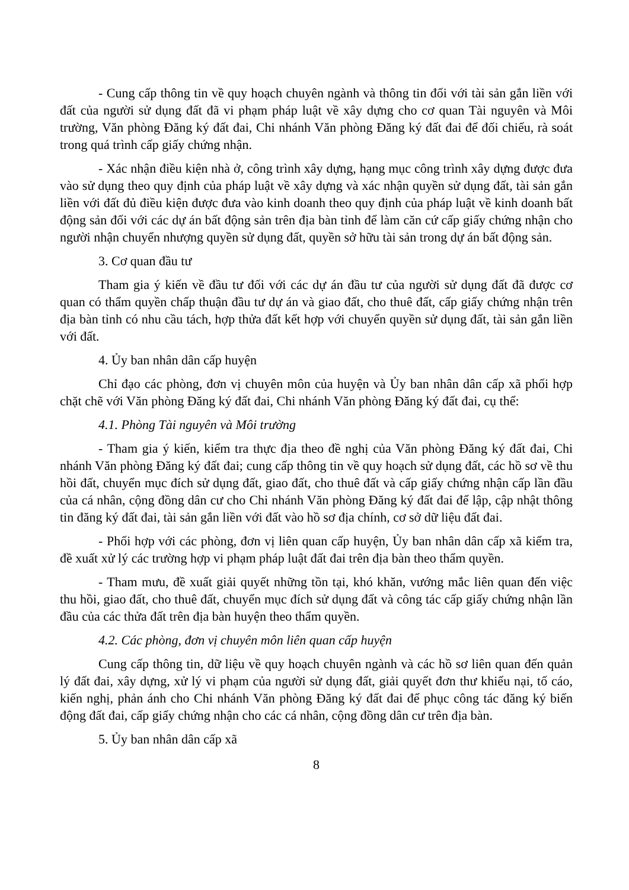- Cung cấp thông tin về quy hoạch chuyên ngành và thông tin đối với tài sản gắn liền với đất của người sử dụng đất đã vi phạm pháp luật về xây dựng cho cơ quan Tài nguyên và Môi trường, Văn phòng Đăng ký đất đai, Chi nhánh Văn phòng Đăng ký đất đai để đối chiếu, rà soát trong quá trình cấp giấy chứng nhận.
- Xác nhận điều kiện nhà ở, công trình xây dựng, hạng mục công trình xây dựng được đưa vào sử dụng theo quy định của pháp luật về xây dựng và xác nhận quyền sử dụng đất, tài sản gắn liền với đất đủ điều kiện được đưa vào kinh doanh theo quy định của pháp luật về kinh doanh bất động sản đối với các dự án bất động sản trên địa bàn tỉnh để làm căn cứ cấp giấy chứng nhận cho người nhận chuyển nhượng quyền sử dụng đất, quyền sở hữu tài sản trong dự án bất động sản.
3. Cơ quan đầu tư
Tham gia ý kiến về đầu tư đối với các dự án đầu tư của người sử dụng đất đã được cơ quan có thẩm quyền chấp thuận đầu tư dự án và giao đất, cho thuê đất, cấp giấy chứng nhận trên địa bàn tỉnh có nhu cầu tách, hợp thửa đất kết hợp với chuyển quyền sử dụng đất, tài sản gắn liền với đất.
4. Ủy ban nhân dân cấp huyện
Chỉ đạo các phòng, đơn vị chuyên môn của huyện và Ủy ban nhân dân cấp xã phối hợp chặt chẽ với Văn phòng Đăng ký đất đai, Chi nhánh Văn phòng Đăng ký đất đai, cụ thể:
4.1. Phòng Tài nguyên và Môi trường
- Tham gia ý kiến, kiểm tra thực địa theo đề nghị của Văn phòng Đăng ký đất đai, Chi nhánh Văn phòng Đăng ký đất đai; cung cấp thông tin về quy hoạch sử dụng đất, các hồ sơ về thu hồi đất, chuyển mục đích sử dụng đất, giao đất, cho thuê đất và cấp giấy chứng nhận cấp lần đầu của cá nhân, cộng đồng dân cư cho Chi nhánh Văn phòng Đăng ký đất đai để lập, cập nhật thông tin đăng ký đất đai, tài sản gắn liền với đất vào hồ sơ địa chính, cơ sở dữ liệu đất đai.
- Phối hợp với các phòng, đơn vị liên quan cấp huyện, Ủy ban nhân dân cấp xã kiểm tra, đề xuất xử lý các trường hợp vi phạm pháp luật đất đai trên địa bàn theo thẩm quyền.
- Tham mưu, đề xuất giải quyết những tồn tại, khó khăn, vướng mắc liên quan đến việc thu hồi, giao đất, cho thuê đất, chuyển mục đích sử dụng đất và công tác cấp giấy chứng nhận lần đầu của các thửa đất trên địa bàn huyện theo thẩm quyền.
4.2. Các phòng, đơn vị chuyên môn liên quan cấp huyện
Cung cấp thông tin, dữ liệu về quy hoạch chuyên ngành và các hồ sơ liên quan đến quản lý đất đai, xây dựng, xử lý vi phạm của người sử dụng đất, giải quyết đơn thư khiếu nại, tố cáo, kiến nghị, phản ánh cho Chi nhánh Văn phòng Đăng ký đất đai để phục công tác đăng ký biến động đất đai, cấp giấy chứng nhận cho các cá nhân, cộng đồng dân cư trên địa bàn.
5. Ủy ban nhân dân cấp xã
8